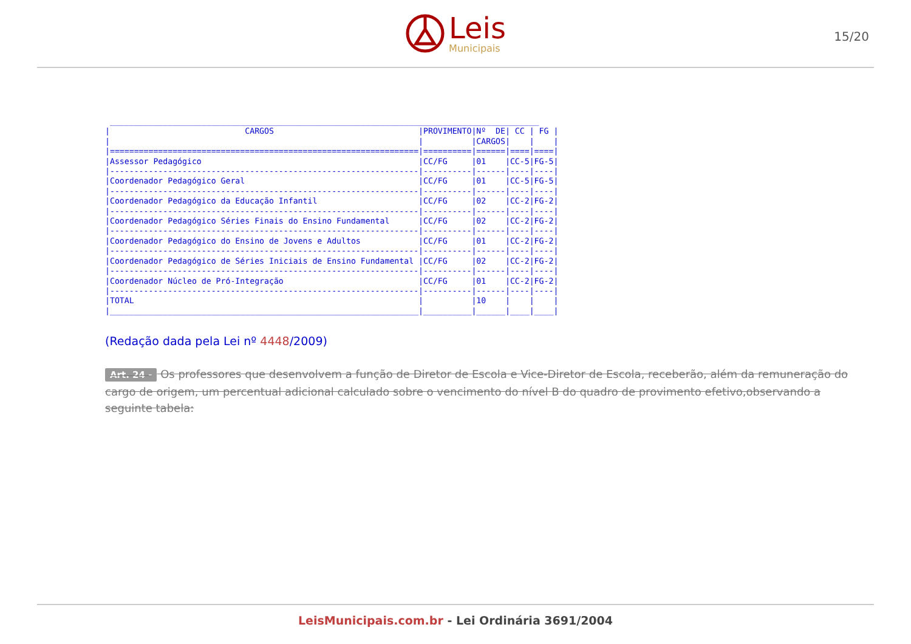Leis
Municipais
15/20
 _________________________________________________________________________________________
|                            CARGOS                              |PROVIMENTO|Nº  DE| CC | FG |
|                                                                |          |CARGOS|    |    |
|================================================================|==========|======|====|====|
|Assessor Pedagógico                                             |CC/FG     |01    |CC-5|FG-5|
|----------------------------------------------------------------|----------|------|----|----|
|Coordenador Pedagógico Geral                                    |CC/FG     |01    |CC-5|FG-5|
|----------------------------------------------------------------|----------|------|----|----|
|Coordenador Pedagógico da Educação Infantil                     |CC/FG     |02    |CC-2|FG-2|
|----------------------------------------------------------------|----------|------|----|----|
|Coordenador Pedagógico Séries Finais do Ensino Fundamental      |CC/FG     |02    |CC-2|FG-2|
|----------------------------------------------------------------|----------|------|----|----|
|Coordenador Pedagógico do Ensino de Jovens e Adultos            |CC/FG     |01    |CC-2|FG-2|
|----------------------------------------------------------------|----------|------|----|----|
|Coordenador Pedagógico de Séries Iniciais de Ensino Fundamental |CC/FG     |02    |CC-2|FG-2|
|----------------------------------------------------------------|----------|------|----|----|
|Coordenador Núcleo de Pró-Integração                            |CC/FG     |01    |CC-2|FG-2|
|----------------------------------------------------------------|----------|------|----|----|
|TOTAL                                                           |          |10    |    |    |
|________________________________________________________________|__________|______|____|____|
(Redação dada pela Lei nº 4448/2009)
Art. 24 - Os professores que desenvolvem a função de Diretor de Escola e Vice-Diretor de Escola, receberão, além da remuneração do cargo de origem, um percentual adicional calculado sobre o vencimento do nível B do quadro de provimento efetivo,observando a seguinte tabela:
LeisMunicipais.com.br - Lei Ordinária 3691/2004